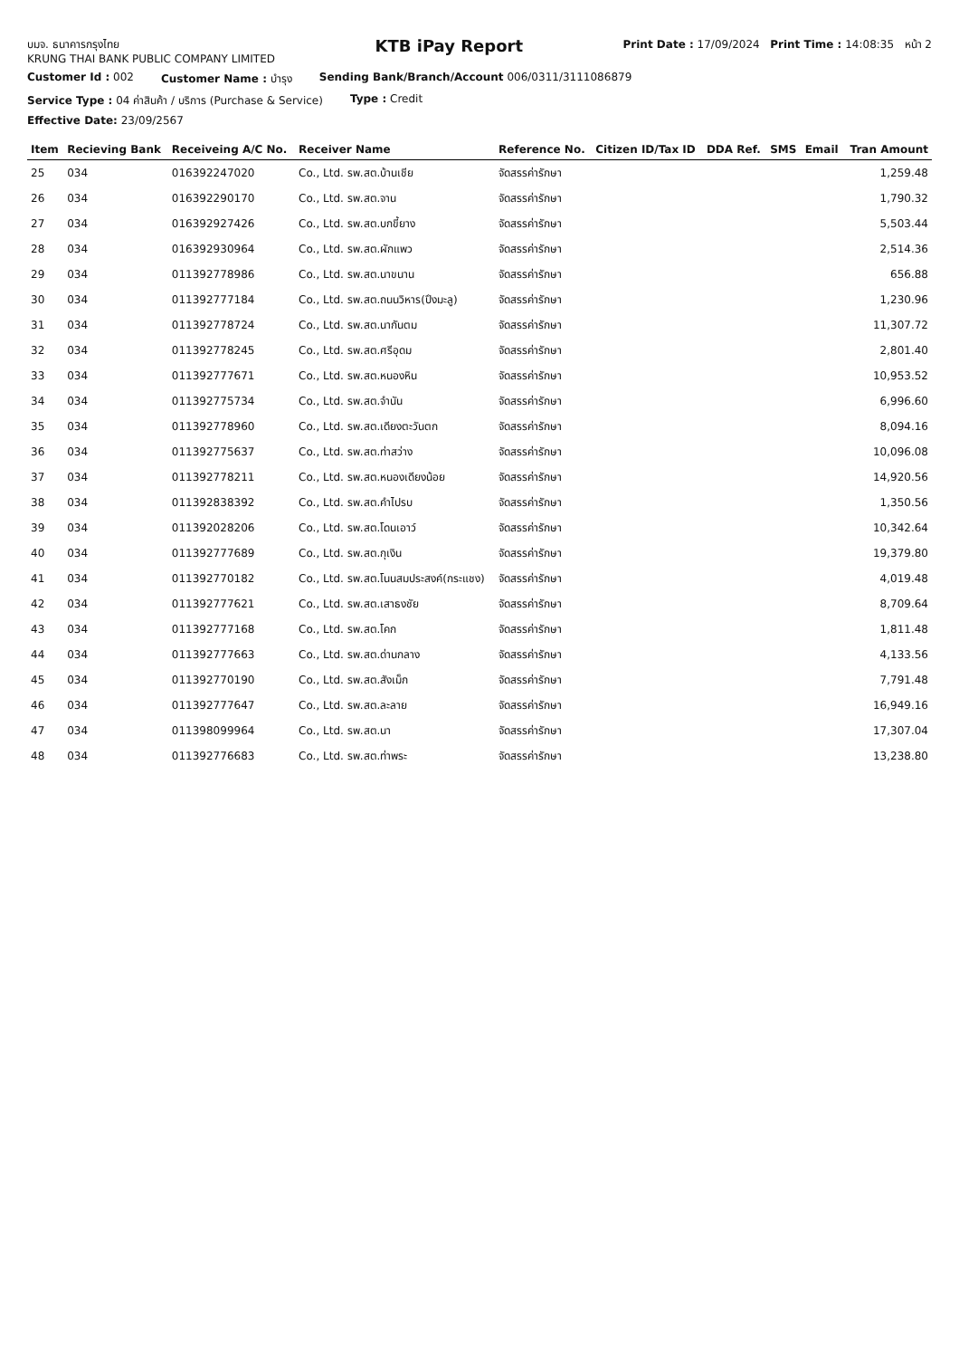บมจ. ธนาคารกรุงไทย
KRUNG THAI BANK PUBLIC COMPANY LIMITED
KTB iPay Report
Print Date : 17/09/2024 Print Time : 14:08:35 หน้า 2
Customer Id : 002 Customer Name : บำรุง Sending Bank/Branch/Account 006/0311/3111086879
Service Type : 04 ค่าสินค้า / บริการ (Purchase & Service)
Type : Credit
Effective Date: 23/09/2567
| Item | Recieving Bank | Receiveing A/C No. | Receiver Name | Reference No. | Citizen ID/Tax ID | DDA Ref. | SMS | Email | Tran Amount |
| --- | --- | --- | --- | --- | --- | --- | --- | --- | --- |
| 25 | 034 | 016392247020 | Co., Ltd. รพ.สต.บ้านเชีย | จัดสรรค่ารักษา | | | | | 1,259.48 |
| 26 | 034 | 016392290170 | Co., Ltd. รพ.สต.จาน | จัดสรรค่ารักษา | | | | | 1,790.32 |
| 27 | 034 | 016392927426 | Co., Ltd. รพ.สต.บกขี้ยาง | จัดสรรค่ารักษา | | | | | 5,503.44 |
| 28 | 034 | 016392930964 | Co., Ltd. รพ.สต.ผักแพว | จัดสรรค่ารักษา | | | | | 2,514.36 |
| 29 | 034 | 011392778986 | Co., Ltd. รพ.สต.นาขนาน | จัดสรรค่ารักษา | | | | | 656.88 |
| 30 | 034 | 011392777184 | Co., Ltd. รพ.สต.ถนนวิหาร(ปึงมะลู) | จัดสรรค่ารักษา | | | | | 1,230.96 |
| 31 | 034 | 011392778724 | Co., Ltd. รพ.สต.นากันตม | จัดสรรค่ารักษา | | | | | 11,307.72 |
| 32 | 034 | 011392778245 | Co., Ltd. รพ.สต.ศรีอุดม | จัดสรรค่ารักษา | | | | | 2,801.40 |
| 33 | 034 | 011392777671 | Co., Ltd. รพ.สต.หนองหิน | จัดสรรค่ารักษา | | | | | 10,953.52 |
| 34 | 034 | 011392775734 | Co., Ltd. รพ.สต.จำนัน | จัดสรรค่ารักษา | | | | | 6,996.60 |
| 35 | 034 | 011392778960 | Co., Ltd. รพ.สต.เดียงตะวันตก | จัดสรรค่ารักษา | | | | | 8,094.16 |
| 36 | 034 | 011392775637 | Co., Ltd. รพ.สต.ท่าสว่าง | จัดสรรค่ารักษา | | | | | 10,096.08 |
| 37 | 034 | 011392778211 | Co., Ltd. รพ.สต.หนองเดียงน้อย | จัดสรรค่ารักษา | | | | | 14,920.56 |
| 38 | 034 | 011392838392 | Co., Ltd. รพ.สต.คำไปรบ | จัดสรรค่ารักษา | | | | | 1,350.56 |
| 39 | 034 | 011392028206 | Co., Ltd. รพ.สต.โดนเอาว์ | จัดสรรค่ารักษา | | | | | 10,342.64 |
| 40 | 034 | 011392777689 | Co., Ltd. รพ.สต.กุเงิน | จัดสรรค่ารักษา | | | | | 19,379.80 |
| 41 | 034 | 011392770182 | Co., Ltd. รพ.สต.โนนสมประสงค์(กระแชง) | จัดสรรค่ารักษา | | | | | 4,019.48 |
| 42 | 034 | 011392777621 | Co., Ltd. รพ.สต.เสาธงชัย | จัดสรรค่ารักษา | | | | | 8,709.64 |
| 43 | 034 | 011392777168 | Co., Ltd. รพ.สต.โคก | จัดสรรค่ารักษา | | | | | 1,811.48 |
| 44 | 034 | 011392777663 | Co., Ltd. รพ.สต.ด่านกลาง | จัดสรรค่ารักษา | | | | | 4,133.56 |
| 45 | 034 | 011392770190 | Co., Ltd. รพ.สต.สังเม็ก | จัดสรรค่ารักษา | | | | | 7,791.48 |
| 46 | 034 | 011392777647 | Co., Ltd. รพ.สต.ละลาย | จัดสรรค่ารักษา | | | | | 16,949.16 |
| 47 | 034 | 011398099964 | Co., Ltd. รพ.สต.นา | จัดสรรค่ารักษา | | | | | 17,307.04 |
| 48 | 034 | 011392776683 | Co., Ltd. รพ.สต.ท่าพระ | จัดสรรค่ารักษา | | | | | 13,238.80 |